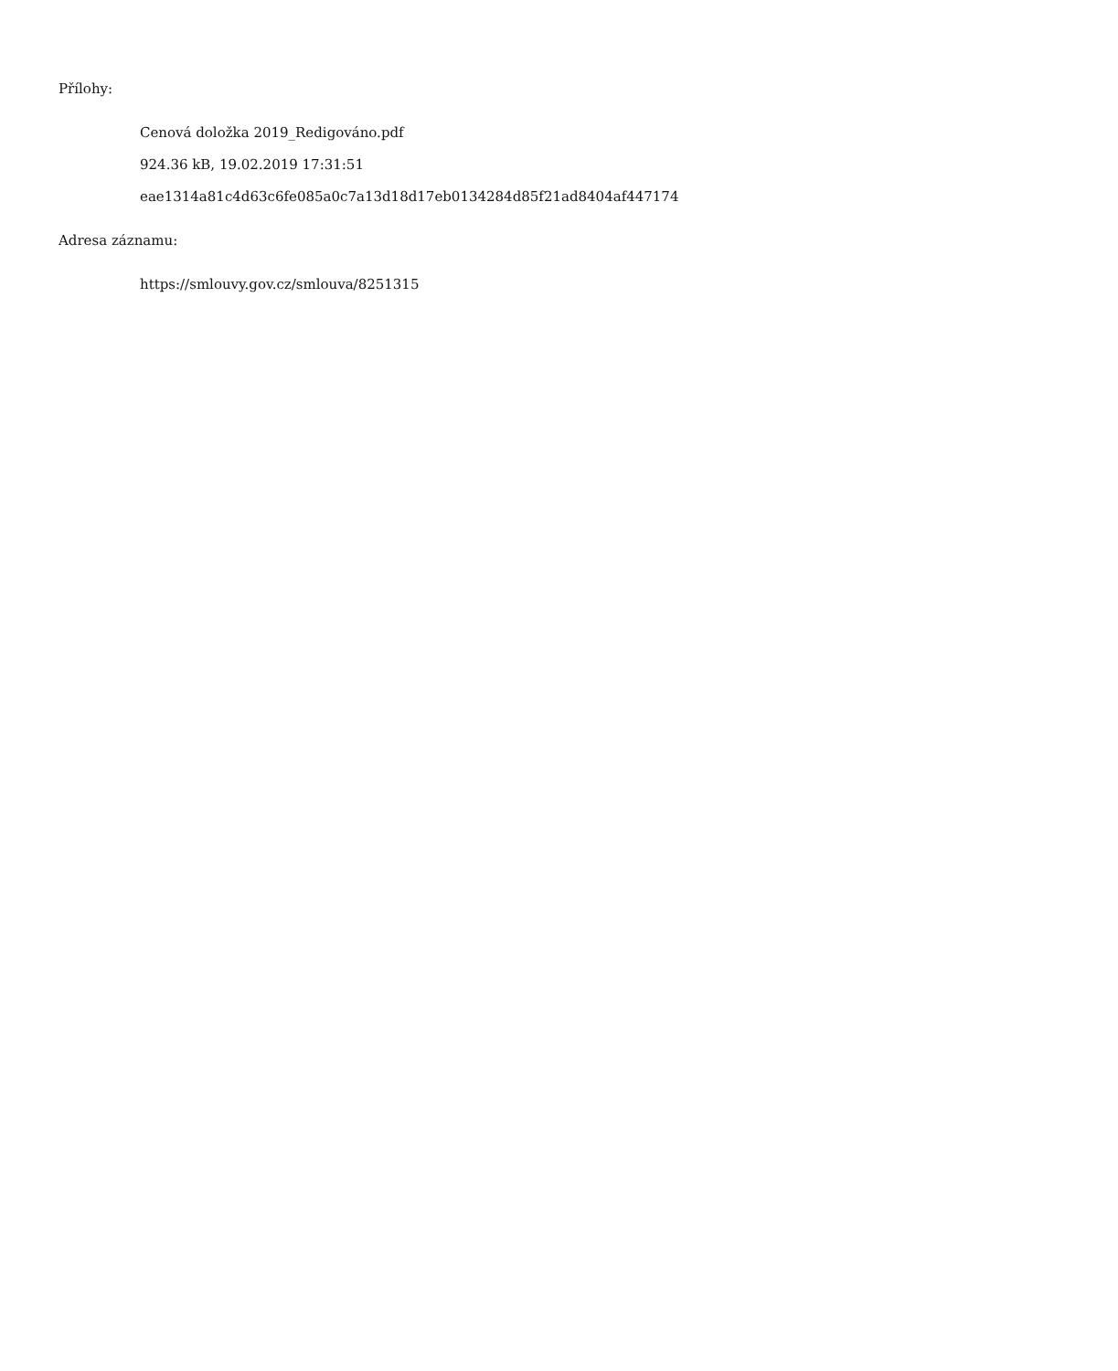Přílohy:
Cenová doložka 2019_Redigováno.pdf
924.36 kB, 19.02.2019 17:31:51
eae1314a81c4d63c6fe085a0c7a13d18d17eb0134284d85f21ad8404af447174
Adresa záznamu:
https://smlouvy.gov.cz/smlouva/8251315